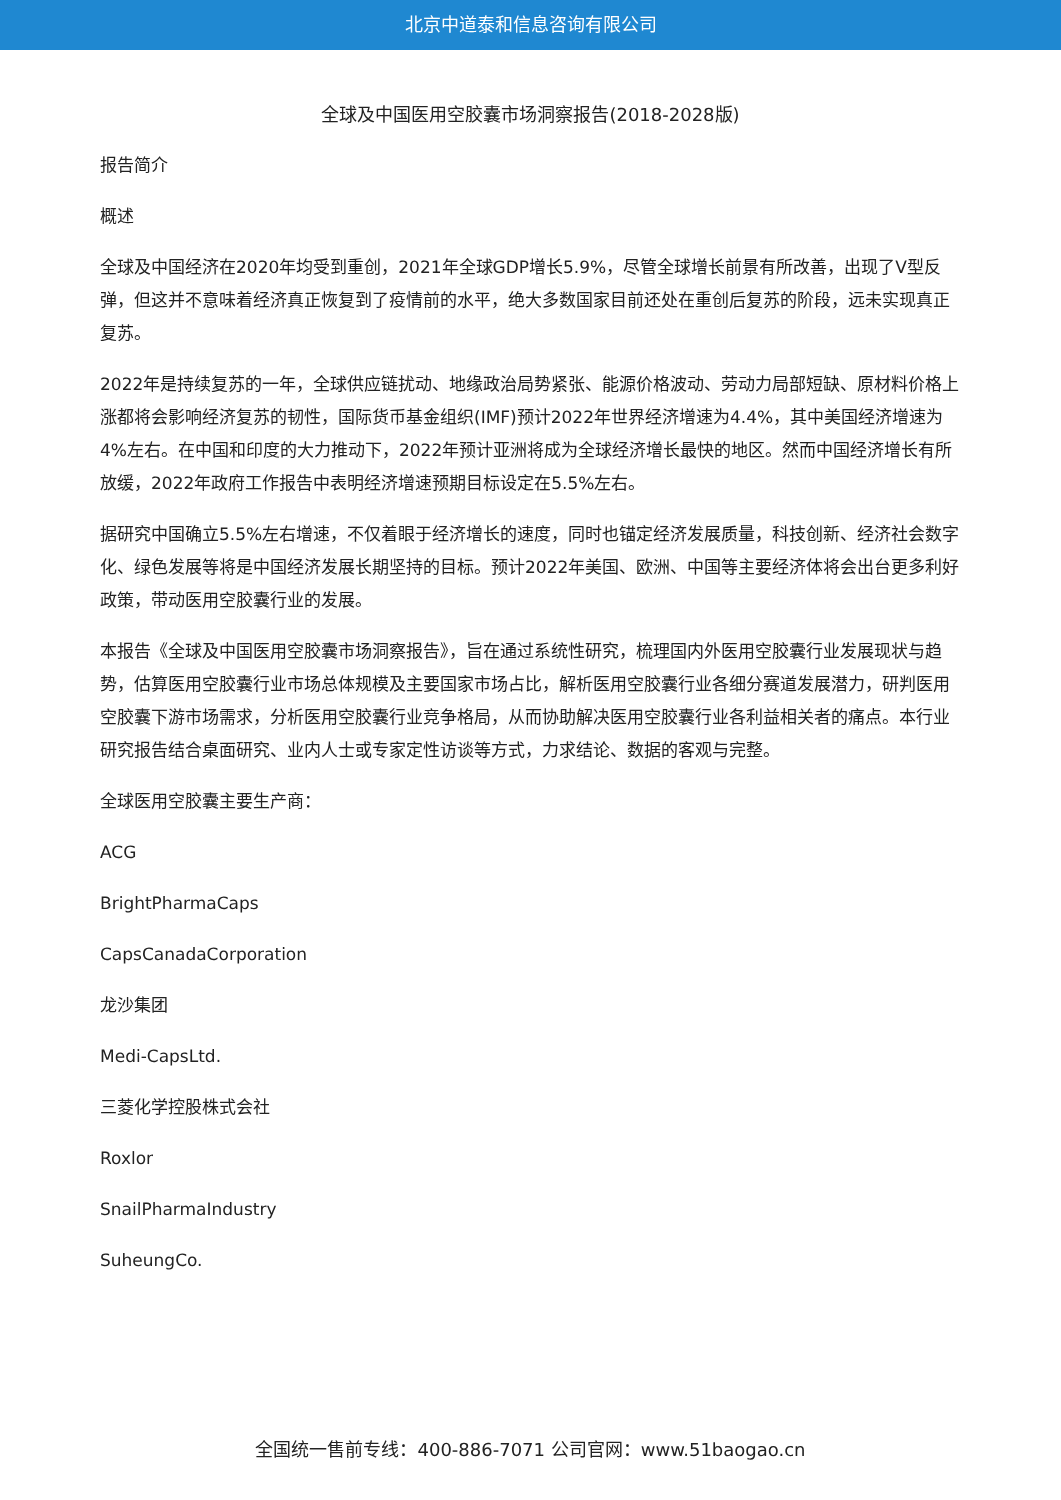北京中道泰和信息咨询有限公司
全球及中国医用空胶囊市场洞察报告(2018-2028版)
报告简介
概述
全球及中国经济在2020年均受到重创，2021年全球GDP增长5.9%，尽管全球增长前景有所改善，出现了V型反弹，但这并不意味着经济真正恢复到了疫情前的水平，绝大多数国家目前还处在重创后复苏的阶段，远未实现真正复苏。
2022年是持续复苏的一年，全球供应链扰动、地缘政治局势紧张、能源价格波动、劳动力局部短缺、原材料价格上涨都将会影响经济复苏的韧性，国际货币基金组织(IMF)预计2022年世界经济增速为4.4%，其中美国经济增速为4%左右。在中国和印度的大力推动下，2022年预计亚洲将成为全球经济增长最快的地区。然而中国经济增长有所放缓，2022年政府工作报告中表明经济增速预期目标设定在5.5%左右。
据研究中国确立5.5%左右增速，不仅着眼于经济增长的速度，同时也锚定经济发展质量，科技创新、经济社会数字化、绿色发展等将是中国经济发展长期坚持的目标。预计2022年美国、欧洲、中国等主要经济体将会出台更多利好政策，带动医用空胶囊行业的发展。
本报告《全球及中国医用空胶囊市场洞察报告》，旨在通过系统性研究，梳理国内外医用空胶囊行业发展现状与趋势，估算医用空胶囊行业市场总体规模及主要国家市场占比，解析医用空胶囊行业各细分赛道发展潜力，研判医用空胶囊下游市场需求，分析医用空胶囊行业竞争格局，从而协助解决医用空胶囊行业各利益相关者的痛点。本行业研究报告结合桌面研究、业内人士或专家定性访谈等方式，力求结论、数据的客观与完整。
全球医用空胶囊主要生产商：
ACG
BrightPharmaCaps
CapsCanadaCorporation
龙沙集团
Medi-CapsLtd.
三菱化学控股株式会社
Roxlor
SnailPharmaIndustry
SuheungCo.
全国统一售前专线：400-886-7071 公司官网：www.51baogao.cn